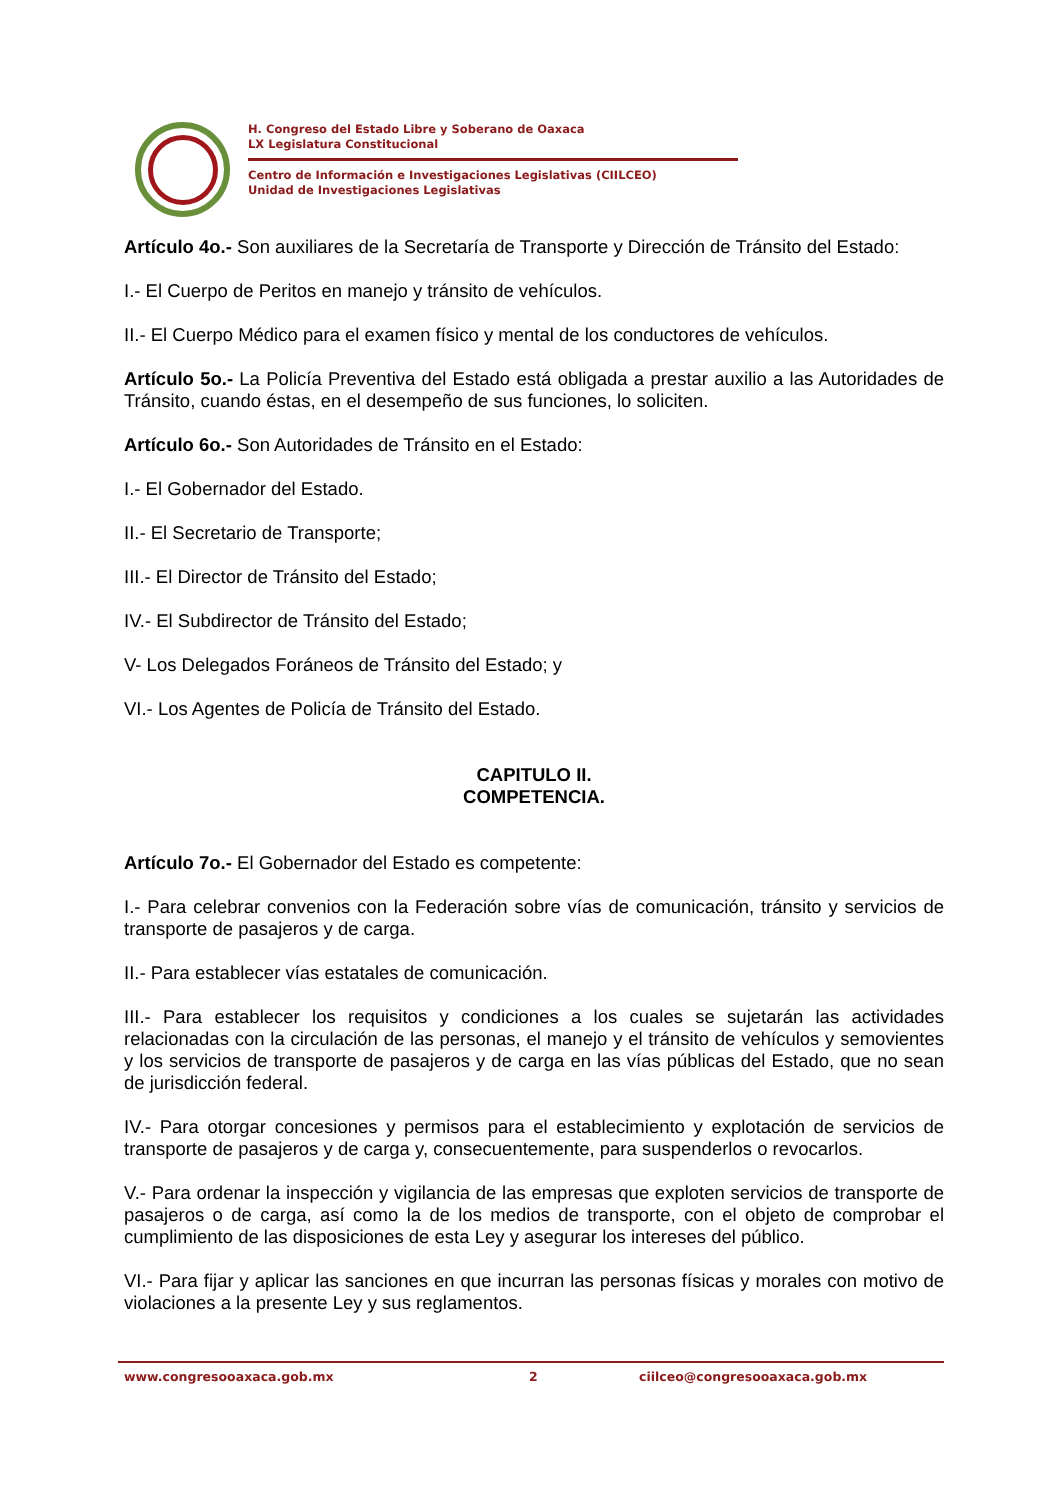H. Congreso del Estado Libre y Soberano de Oaxaca
LX Legislatura Constitucional
Centro de Información e Investigaciones Legislativas (CIILCEO)
Unidad de Investigaciones Legislativas
Artículo 4o.- Son auxiliares de la Secretaría de Transporte y Dirección de Tránsito del Estado:
I.- El Cuerpo de Peritos en manejo y tránsito de vehículos.
II.- El Cuerpo Médico para el examen físico y mental de los conductores de vehículos.
Artículo 5o.- La Policía Preventiva del Estado está obligada a prestar auxilio a las Autoridades de Tránsito, cuando éstas, en el desempeño de sus funciones, lo soliciten.
Artículo 6o.- Son Autoridades de Tránsito en el Estado:
I.- El Gobernador del Estado.
II.- El Secretario de Transporte;
III.- El Director de Tránsito del Estado;
IV.- El Subdirector de Tránsito del Estado;
V- Los Delegados Foráneos de Tránsito del Estado; y
VI.- Los Agentes de Policía de Tránsito del Estado.
CAPITULO II.
COMPETENCIA.
Artículo 7o.- El Gobernador del Estado es competente:
I.- Para celebrar convenios con la Federación sobre vías de comunicación, tránsito y servicios de transporte de pasajeros y de carga.
II.- Para establecer vías estatales de comunicación.
III.- Para establecer los requisitos y condiciones a los cuales se sujetarán las actividades relacionadas con la circulación de las personas, el manejo y el tránsito de vehículos y semovientes y los servicios de transporte de pasajeros y de carga en las vías públicas del Estado, que no sean de jurisdicción federal.
IV.- Para otorgar concesiones y permisos para el establecimiento y explotación de servicios de transporte de pasajeros y de carga y, consecuentemente, para suspenderlos o revocarlos.
V.- Para ordenar la inspección y vigilancia de las empresas que exploten servicios de transporte de pasajeros o de carga, así como la de los medios de transporte, con el objeto de comprobar el cumplimiento de las disposiciones de esta Ley y asegurar los intereses del público.
VI.- Para fijar y aplicar las sanciones en que incurran las personas físicas y morales con motivo de violaciones a la presente Ley y sus reglamentos.
www.congresooaxaca.gob.mx 2 ciilceo@congresooaxaca.gob.mx